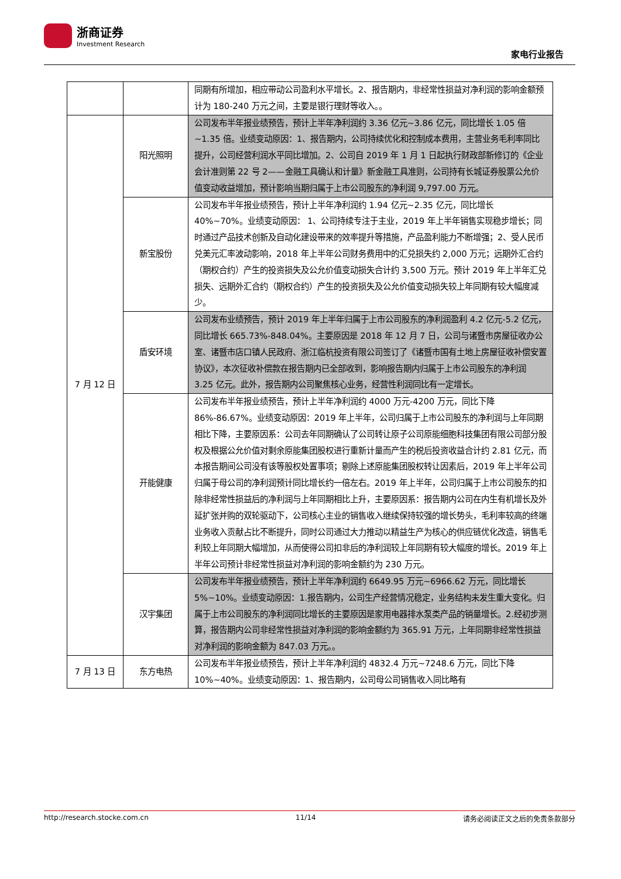浙商证券
Investment Research
家电行业报告
| | | 同期有所增加，相应带动公司盈利水平增长。2、报告期内，非经常性损益对净利润的影响金额预计为 180-240 万元之间，主要是银行理财等收入。。 |
| 7 月 12 日 | 阳光照明 | 公司发布半年报业绩预告，预计上半年净利润约 3.36 亿元~3.86 亿元，同比增长 1.05 倍~1.35 倍。业绩变动原因：1、报告期内，公司持续优化和控制成本费用，主营业务毛利率同比提升，公司经营利润水平同比增加。2、公司自 2019 年 1 月 1 日起执行财政部新修订的《企业会计准则第 22 号 2——金融工具确认和计量》新金融工具准则，公司持有长城证券股票公允价值变动收益增加，预计影响当期归属于上市公司股东的净利润 9,797.00 万元。 |
| | 新宝股份 | 公司发布半年报业绩预告，预计上半年净利润约 1.94 亿元~2.35 亿元，同比增长 40%~70%。业绩变动原因： 1、公司持续专注于主业，2019 年上半年销售实现稳步增长；同时通过产品技术创新及自动化建设带来的效率提升等措施，产品盈利能力不断增强；2、受人民币兑美元汇率波动影响，2018 年上半年公司财务费用中的汇兑损失约 2,000 万元；远期外汇合约（期权合约）产生的投资损失及公允价值变动损失合计约 3,500 万元。预计 2019 年上半年汇兑损失、远期外汇合约（期权合约）产生的投资损失及公允价值变动损失较上年同期有较大幅度减少。 |
| | 盾安环境 | 公司发布业绩预告，预计 2019 年上半年归属于上市公司股东的净利润盈利 4.2 亿元-5.2 亿元，同比增长 665.73%-848.04%。主要原因是 2018 年 12 月 7 日，公司与诸暨市房屋征收办公室、诸暨市店口镇人民政府、浙江临杭投资有限公司签订了《诸暨市国有土地上房屋征收补偿安置协议》，本次征收补偿款在报告期内已全部收到，影响报告期内归属于上市公司股东的净利润 3.25 亿元。此外，报告期内公司聚焦核心业务，经营性利润同比有一定增长。 |
| | 开能健康 | 公司发布半年报业绩预告，预计上半年净利润约 4000 万元-4200 万元，同比下降 86%-86.67%。业绩变动原因：2019 年上半年，公司归属于上市公司股东的净利润与上年同期相比下降，主要原因系：公司去年同期确认了公司转让原子公司原能细胞科技集团有限公司部分股权及根据公允价值对剩余原能集团股权进行重新计量而产生的税后投资收益合计约 2.81 亿元，而本报告期间公司没有该等股权处置事项；剔除上述原能集团股权转让因素后，2019 年上半年公司归属于母公司的净利润预计同比增长约一倍左右。2019 年上半年，公司归属于上市公司股东的扣除非经常性损益后的净利润与上年同期相比上升，主要原因系：报告期内公司在内生有机增长及外延扩张并购的双轮驱动下，公司核心主业的销售收入继续保持较强的增长势头，毛利率较高的终端业务收入贡献占比不断提升，同时公司通过大力推动以精益生产为核心的供应链优化改造，销售毛利较上年同期大幅增加，从而使得公司扣非后的净利润较上年同期有较大幅度的增长。2019 年上半年公司预计非经常性损益对净利润的影响金额约为 230 万元。 |
| | 汉宇集团 | 公司发布半年报业绩预告，预计上半年净利润约 6649.95 万元~6966.62 万元，同比增长 5%~10%。业绩变动原因：1.报告期内，公司生产经营情况稳定，业务结构未发生重大变化。归属于上市公司股东的净利润同比增长的主要原因是家用电器排水泵类产品的销量增长。2.经初步测算，报告期内公司非经常性损益对净利润的影响金额约为 365.91 万元，上年同期非经常性损益对净利润的影响金额为 847.03 万元。。 |
| 7 月 13 日 | 东方电热 | 公司发布半年报业绩预告，预计上半年净利润约 4832.4 万元~7248.6 万元，同比下降 10%~40%。业绩变动原因：1、报告期内，公司母公司销售收入同比略有 |
http://research.stocke.com.cn 11/14 请务必阅读正文之后的免责条款部分